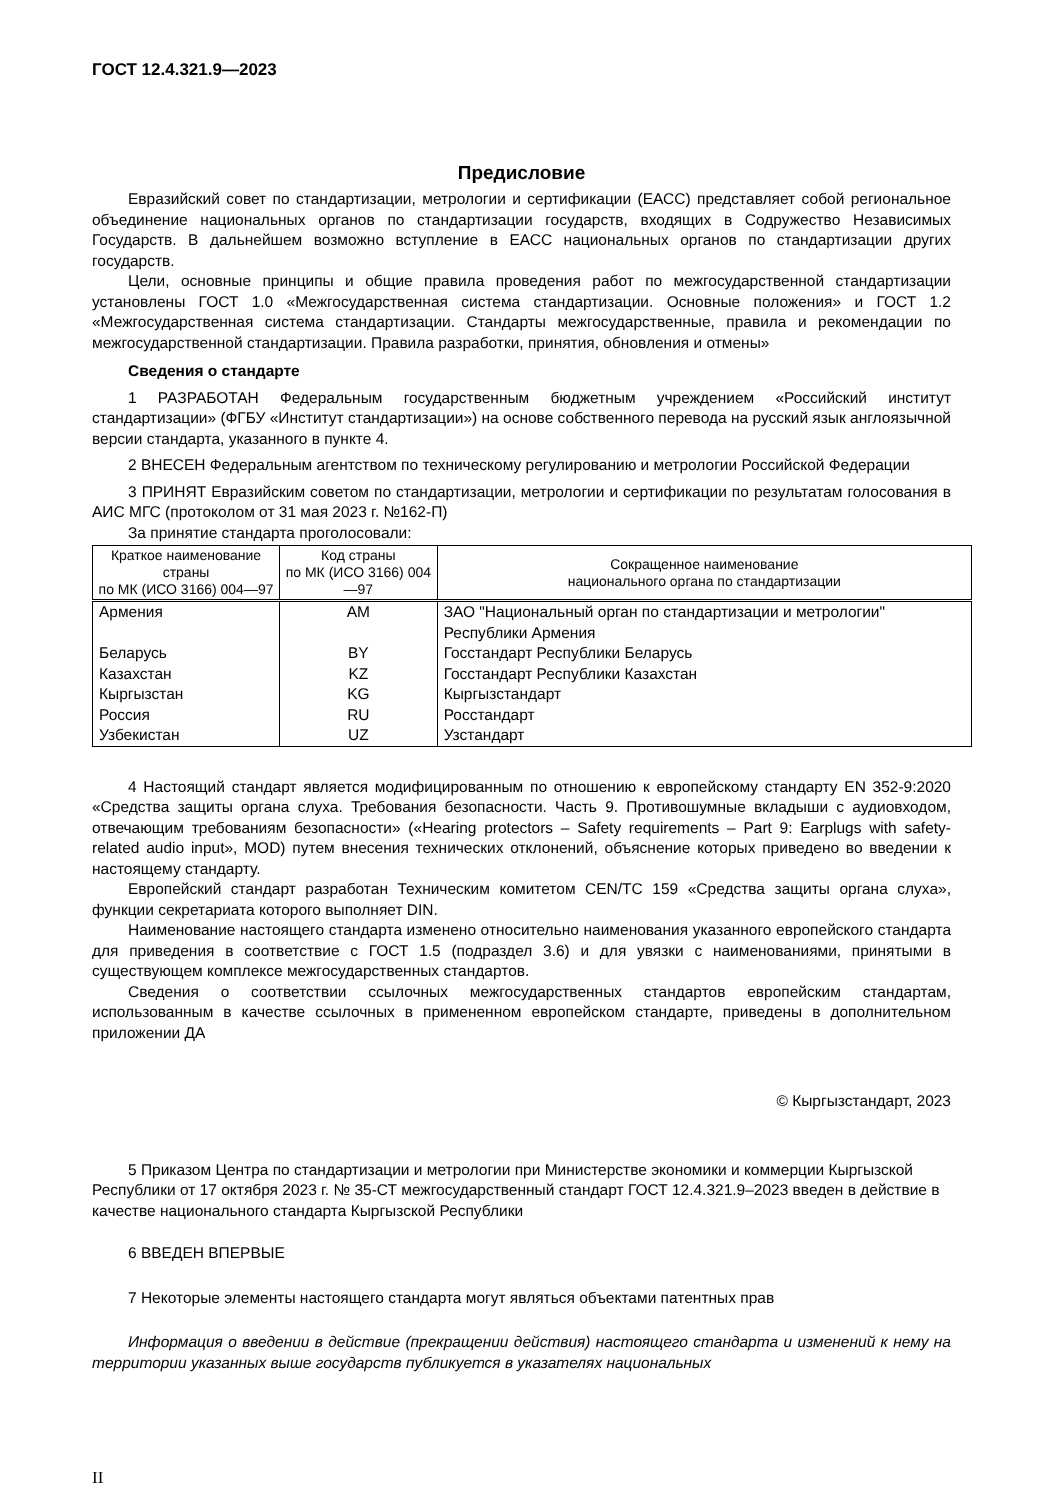ГОСТ 12.4.321.9—2023
Предисловие
Евразийский совет по стандартизации, метрологии и сертификации (ЕАСС) представляет собой региональное объединение национальных органов по стандартизации государств, входящих в Содружество Независимых Государств. В дальнейшем возможно вступление в ЕАСС национальных органов по стандартизации других государств.
Цели, основные принципы и общие правила проведения работ по межгосударственной стандартизации установлены ГОСТ 1.0 «Межгосударственная система стандартизации. Основные положения» и ГОСТ 1.2 «Межгосударственная система стандартизации. Стандарты межгосударственные, правила и рекомендации по межгосударственной стандартизации. Правила разработки, принятия, обновления и отмены»
Сведения о стандарте
1 РАЗРАБОТАН Федеральным государственным бюджетным учреждением «Российский институт стандартизации» (ФГБУ «Институт стандартизации») на основе собственного перевода на русский язык англоязычной версии стандарта, указанного в пункте 4.
2 ВНЕСЕН Федеральным агентством по техническому регулированию и метрологии Российской Федерации
3 ПРИНЯТ Евразийским советом по стандартизации, метрологии и сертификации по результатам голосования в АИС МГС (протоколом от 31 мая 2023 г. №162-П)
За принятие стандарта проголосовали:
| Краткое наименование страны по МК (ИСО 3166) 004—97 | Код страны по МК (ИСО 3166) 004—97 | Сокращенное наименование национального органа по стандартизации |
| --- | --- | --- |
| Армения | AM | ЗАО "Национальный орган по стандартизации и метрологии" Республики Армения |
| Беларусь | BY | Госстандарт Республики Беларусь |
| Казахстан | KZ | Госстандарт Республики Казахстан |
| Кыргызстан | KG | Кыргызстандарт |
| Россия | RU | Росстандарт |
| Узбекистан | UZ | Узстандарт |
4 Настоящий стандарт является модифицированным по отношению к европейскому стандарту EN 352-9:2020 «Средства защиты органа слуха. Требования безопасности. Часть 9. Противошумные вкладыши с аудиовходом, отвечающим требованиям безопасности» («Hearing protectors – Safety requirements – Part 9: Earplugs with safety-related audio input», MOD) путем внесения технических отклонений, объяснение которых приведено во введении к настоящему стандарту.
Европейский стандарт разработан Техническим комитетом CEN/TC 159 «Средства защиты органа слуха», функции секретариата которого выполняет DIN.
Наименование настоящего стандарта изменено относительно наименования указанного европейского стандарта для приведения в соответствие с ГОСТ 1.5 (подраздел 3.6) и для увязки с наименованиями, принятыми в существующем комплексе межгосударственных стандартов.
Сведения о соответствии ссылочных межгосударственных стандартов европейским стандартам, использованным в качестве ссылочных в примененном европейском стандарте, приведены в дополнительном приложении ДА
© Кыргызстандарт, 2023
5 Приказом Центра по стандартизации и метрологии при Министерстве экономики и коммерции Кыргызской Республики от 17 октября 2023 г. № 35-СТ межгосударственный стандарт ГОСТ 12.4.321.9–2023 введен в действие в качестве национального стандарта Кыргызской Республики
6 ВВЕДЕН ВПЕРВЫЕ
7 Некоторые элементы настоящего стандарта могут являться объектами патентных прав
Информация о введении в действие (прекращении действия) настоящего стандарта и изменений к нему на территории указанных выше государств публикуется в указателях национальных
II